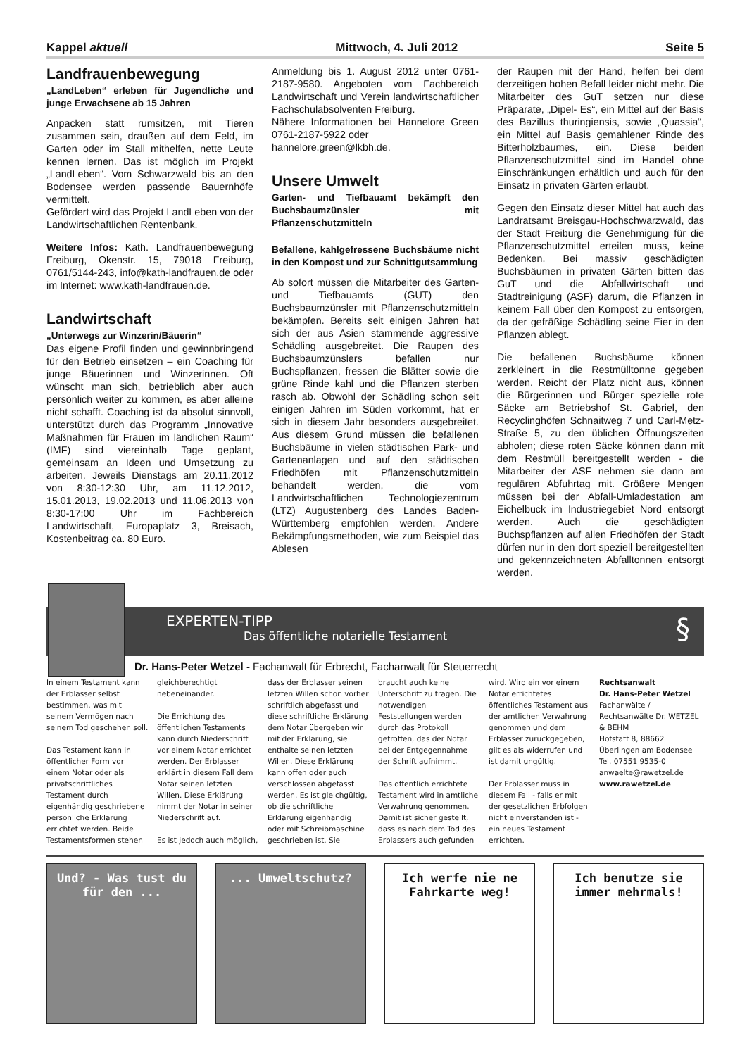Kappel aktuell Mittwoch, 4. Juli 2012 Seite 5
Landfrauenbewegung
„LandLeben“ erleben für Jugendliche und junge Erwachsene ab 15 Jahren
Anpacken statt rumsitzen, mit Tieren zusammen sein, draußen auf dem Feld, im Garten oder im Stall mithelfen, nette Leute kennen lernen. Das ist möglich im Projekt „LandLeben“. Vom Schwarzwald bis an den Bodensee werden passende Bauernhöfe vermittelt.
Gefördert wird das Projekt LandLeben von der Landwirtschaftlichen Rentenbank.
Weitere Infos: Kath. Landfrauenbewegung Freiburg, Okenstr. 15, 79018 Freiburg, 0761/5144-243, info@kath-landfrauen.de oder im Internet: www.kath-landfrauen.de.
Landwirtschaft
„Unterwegs zur Winzerin/Bäuerin“
Das eigene Profil finden und gewinnbringend für den Betrieb einsetzen – ein Coaching für junge Bäuerinnen und Winzerinnen. Oft wünscht man sich, betrieblich aber auch persönlich weiter zu kommen, es aber alleine nicht schafft. Coaching ist da absolut sinnvoll, unterstützt durch das Programm „Innovative Maßnahmen für Frauen im ländlichen Raum“ (IMF) sind viereinhalb Tage geplant, gemeinsam an Ideen und Umsetzung zu arbeiten. Jeweils Dienstags am 20.11.2012 von 8:30-12:30 Uhr, am 11.12.2012, 15.01.2013, 19.02.2013 und 11.06.2013 von 8:30-17:00 Uhr im Fachbereich Landwirtschaft, Europaplatz 3, Breisach, Kostenbeitrag ca. 80 Euro.
Anmeldung bis 1. August 2012 unter 0761-2187-9580. Angeboten vom Fachbereich Landwirtschaft und Verein landwirtschaftlicher Fachschulabsolventen Freiburg.
Nähere Informationen bei Hannelore Green 0761-2187-5922 oder
hannelore.green@lkbh.de.
Unsere Umwelt
Garten- und Tiefbauamt bekämpft den Buchsbaumzünsler mit Pflanzenschutzmitteln
Befallene, kahlgefressene Buchsbäume nicht in den Kompost und zur Schnittgutsammlung
Ab sofort müssen die Mitarbeiter des Garten- und Tiefbauamts (GUT) den Buchsbaumzünsler mit Pflanzenschutzmitteln bekämpfen. Bereits seit einigen Jahren hat sich der aus Asien stammende aggressive Schädling ausgebreitet. Die Raupen des Buchsbaumzünslers befallen nur Buchspflanzen, fressen die Blätter sowie die grüne Rinde kahl und die Pflanzen sterben rasch ab. Obwohl der Schädling schon seit einigen Jahren im Süden vorkommt, hat er sich in diesem Jahr besonders ausgebreitet. Aus diesem Grund müssen die befallenen Buchsbäume in vielen städtischen Park- und Gartenanlagen und auf den städtischen Friedhöfen mit Pflanzenschutzmitteln behandelt werden, die vom Landwirtschaftlichen Technologiezentrum (LTZ) Augustenberg des Landes Baden-Württemberg empfohlen werden. Andere Bekämpfungsmethoden, wie zum Beispiel das Ablesen
der Raupen mit der Hand, helfen bei dem derzeitigen hohen Befall leider nicht mehr. Die Mitarbeiter des GuT setzen nur diese Präparate, „Dipel- Es“, ein Mittel auf der Basis des Bazillus thuringiensis, sowie „Quassia“, ein Mittel auf Basis gemahlener Rinde des Bitterholzbaumes, ein. Diese beiden Pflanzenschutzmittel sind im Handel ohne Einschränkungen erhältlich und auch für den Einsatz in privaten Gärten erlaubt.
Gegen den Einsatz dieser Mittel hat auch das Landratsamt Breisgau-Hochschwarzwald, das der Stadt Freiburg die Genehmigung für die Pflanzenschutzmittel erteilen muss, keine Bedenken. Bei massiv geschädigten Buchsbäumen in privaten Gärten bitten das GuT und die Abfallwirtschaft und Stadtreinigung (ASF) darum, die Pflanzen in keinem Fall über den Kompost zu entsorgen, da der gefräßige Schädling seine Eier in den Pflanzen ablegt.
Die befallenen Buchsbäume können zerkleinert in die Restmülltonne gegeben werden. Reicht der Platz nicht aus, können die Bürgerinnen und Bürger spezielle rote Säcke am Betriebshof St. Gabriel, den Recyclinghöfen Schnaitweg 7 und Carl-Metz-Straße 5, zu den üblichen Öffnungszeiten abholen; diese roten Säcke können dann mit dem Restmüll bereitgestellt werden - die Mitarbeiter der ASF nehmen sie dann am regulären Abfuhrtag mit. Größere Mengen müssen bei der Abfall-Umladestation am Eichelbuck im Industriegebiet Nord entsorgt werden. Auch die geschädigten Buchspflanzen auf allen Friedhöfen der Stadt dürfen nur in den dort speziell bereitgestellten und gekennzeichneten Abfalltonnen entsorgt werden.
EXPERTEN-TIPP §
Das öffentliche notarielle Testament
Dr. Hans-Peter Wetzel - Fachanwalt für Erbrecht, Fachanwalt für Steuerrecht
In einem Testament kann der Erblasser selbst bestimmen, was mit seinem Vermögen nach seinem Tod geschehen soll.
Das Testament kann in öffentlicher Form vor einem Notar oder als privatschriftliches Testament durch eigenhändig geschriebene persönliche Erklärung errichtet werden. Beide Testamentsformen stehen
gleichberechtigt nebeneinander.
Die Errichtung des öffentlichen Testaments kann durch Niederschrift vor einem Notar errichtet werden. Der Erblasser erklärt in diesem Fall dem Notar seinen letzten Willen. Diese Erklärung nimmt der Notar in seiner Niederschrift auf.
Es ist jedoch auch möglich,
dass der Erblasser seinen letzten Willen schon vorher schriftlich abgefasst und diese schriftliche Erklärung dem Notar übergeben wir mit der Erklärung, sie enthalte seinen letzten Willen. Diese Erklärung kann offen oder auch verschlossen abgefasst werden. Es ist gleichgültig, ob die schriftliche Erklärung eigenhändig oder mit Schreibmaschine geschrieben ist. Sie
braucht auch keine Unterschrift zu tragen. Die notwendigen Feststellungen werden durch das Protokoll getroffen, das der Notar bei der Entgegennahme der Schrift aufnimmt.
Das öffentlich errichtete Testament wird in amtliche Verwahrung genommen. Damit ist sicher gestellt, dass es nach dem Tod des Erblassers auch gefunden
wird. Wird ein vor einem Notar errichtetes öffentliches Testament aus der amtlichen Verwahrung genommen und dem Erblasser zurückgegeben, gilt es als widerrufen und ist damit ungültig.
Der Erblasser muss in diesem Fall - falls er mit der gesetzlichen Erbfolgen nicht einverstanden ist - ein neues Testament errichten.
Rechtsanwalt
Dr. Hans-Peter Wetzel
Fachanwälte / Rechtsanwälte Dr. WETZEL & BEHM
Hofstatt 8, 88662 Überlingen am Bodensee
Tel. 07551 9535-0
anwaelte@rawetzel.de
www.rawetzel.de
Und? - Was tust du für den ...
... Umweltschutz? Ich werfe nie ne Fahrkarte weg!
Ich benutze sie immer mehrmals!